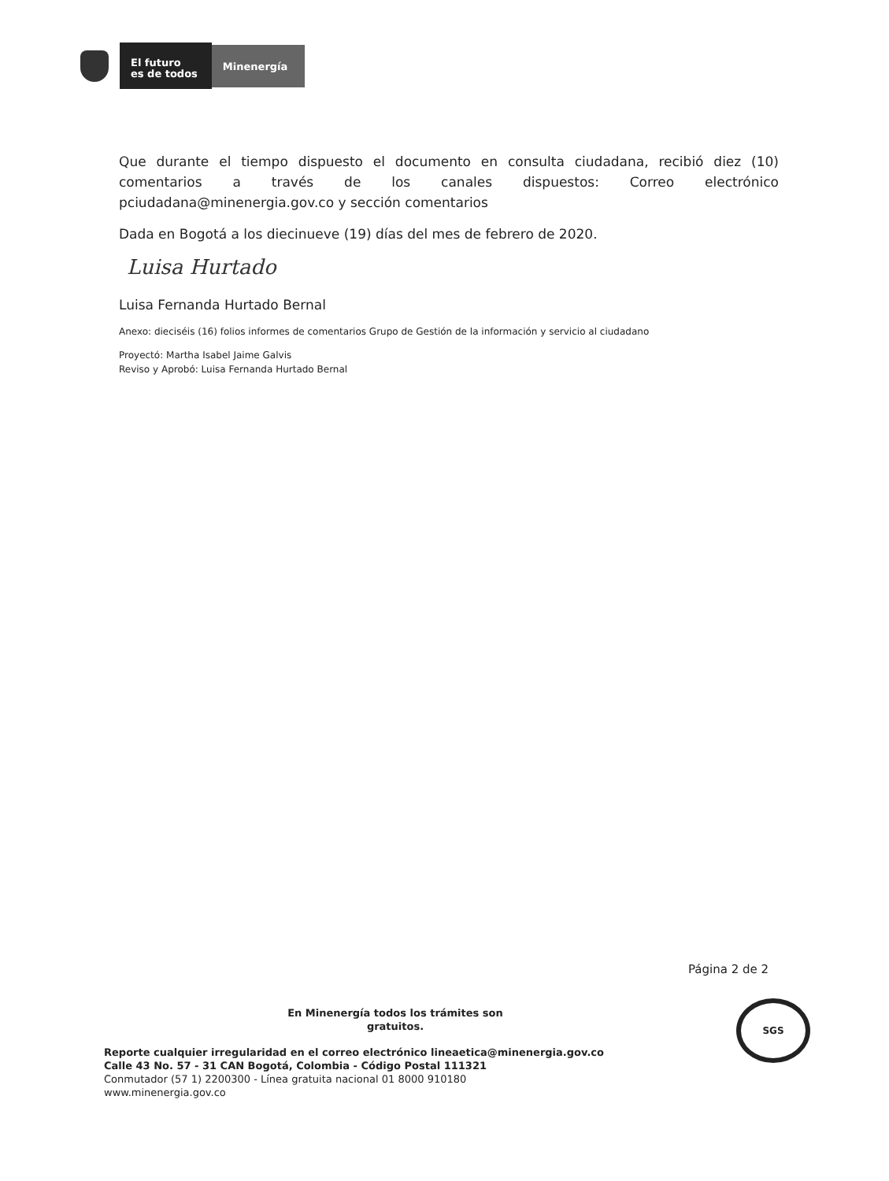El futuro
es de todos
Minenergía
Que durante el tiempo dispuesto el documento en consulta ciudadana, recibió diez (10) comentarios a través de los canales dispuestos: Correo electrónico pciudadana@minenergia.gov.co y sección comentarios
Dada en Bogotá a los diecinueve (19) días del mes de febrero de 2020.
Luisa Hurtado
Luisa Fernanda Hurtado Bernal
Anexo: dieciséis (16) folios informes de comentarios Grupo de Gestión de la información y servicio al ciudadano
Proyectó: Martha Isabel Jaime Galvis
Reviso y Aprobó: Luisa Fernanda Hurtado Bernal
Página 2 de 2
En Minenergía todos los trámites son gratuitos.
Reporte cualquier irregularidad en el correo electrónico lineaetica@minenergia.gov.co
Calle 43 No. 57 - 31 CAN Bogotá, Colombia - Código Postal 111321
Conmutador (57 1) 2200300 - Línea gratuita nacional 01 8000 910180
www.minenergia.gov.co
SGS